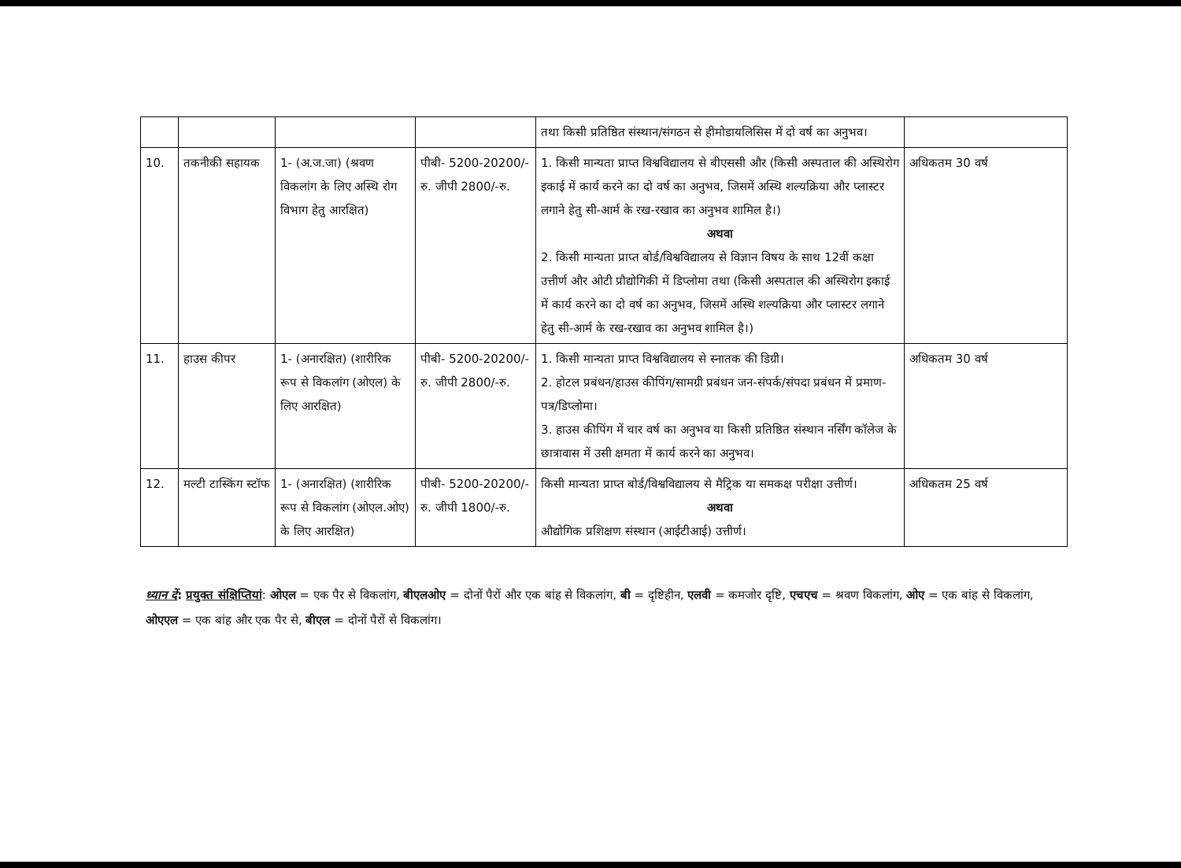| | | | | तथा किसी प्रतिष्ठित संस्थान/संगठन से हीमोडायलिसिस में दो वर्ष का अनुभव। | |
| 10. | तकनीकी सहायक | 1- (अ.ज.जा) (श्रवण विकलांग के लिए अस्थि रोग विभाग हेतु आरक्षित) | पीबी- 5200-20200/-रु. जीपी 2800/-रु. | 1. किसी मान्यता प्राप्त विश्वविद्यालय से बीएससी और (किसी अस्पताल की अस्थिरोग इकाई में कार्य करने का दो वर्ष का अनुभव, जिसमें अस्थि शल्यक्रिया और प्लास्टर लगाने हेतु सी-आर्म के रख-रखाव का अनुभव शामिल है।) अथवा 2. किसी मान्यता प्राप्त बोर्ड/विश्वविद्यालय से विज्ञान विषय के साथ 12वीं कक्षा उत्तीर्ण और ओटी प्रौद्योगिकी में डिप्लोमा तथा (किसी अस्पताल की अस्थिरोग इकाई में कार्य करने का दो वर्ष का अनुभव, जिसमें अस्थि शल्यक्रिया और प्लास्टर लगाने हेतु सी-आर्म के रख-रखाव का अनुभव शामिल है।) | अधिकतम 30 वर्ष |
| 11. | हाउस कीपर | 1- (अनारक्षित) (शारीरिक रूप से विकलांग (ओएल) के लिए आरक्षित) | पीबी- 5200-20200/-रु. जीपी 2800/-रु. | 1. किसी मान्यता प्राप्त विश्वविद्यालय से स्नातक की डिग्री। 2. होटल प्रबंधन/हाउस कीपिंग/सामग्री प्रबंधन जन-संपर्क/संपदा प्रबंधन में प्रमाण-पत्र/डिप्लोमा। 3. हाउस कीपिंग में चार वर्ष का अनुभव या किसी प्रतिष्ठित संस्थान नर्सिंग कॉलेज के छात्रावास में उसी क्षमता में कार्य करने का अनुभव। | अधिकतम 30 वर्ष |
| 12. | मल्टी टास्किंग स्टॉफ | 1- (अनारक्षित) (शारीरिक रूप से विकलांग (ओएल.ओए) के लिए आरक्षित) | पीबी- 5200-20200/-रु. जीपी 1800/-रु. | किसी मान्यता प्राप्त बोर्ड/विश्वविद्यालय से मैट्रिक या समकक्ष परीक्षा उत्तीर्ण। अथवा औद्योगिक प्रशिक्षण संस्थान (आईटीआई) उत्तीर्ण। | अधिकतम 25 वर्ष |
ध्यान दें: प्रयुक्त संक्षिप्तियां: ओएल = एक पैर से विकलांग, बीएलओए = दोनों पैरों और एक बांह से विकलांग, बी = दृष्टिहीन, एलवी = कमजोर दृष्टि, एचएच = श्रवण विकलांग, ओए = एक बांह से विकलांग, ओएएल = एक बांह और एक पैर से, बीएल = दोनों पैरों से विकलांग।